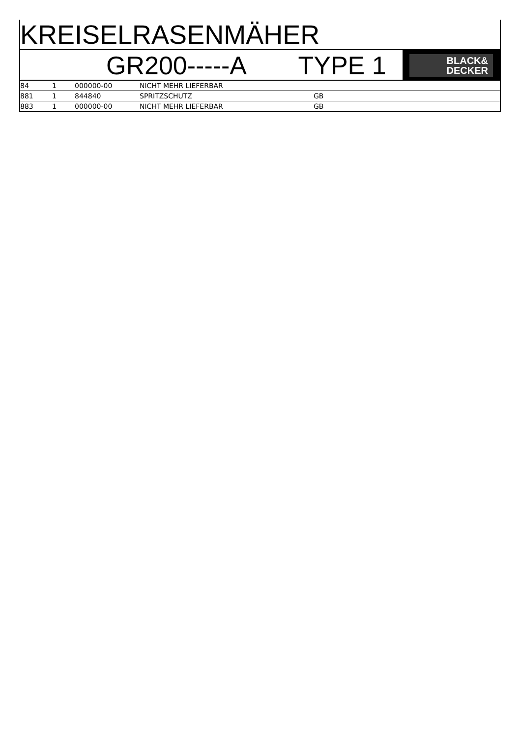KREISELRASENMÄHER
GR200-----A TYPE 1
BLACK&
DECKER
| 84 | 1 | 000000-00 | NICHT MEHR LIEFERBAR | |
| 881 | 1 | 844840 | SPRITZSCHUTZ | GB |
| 883 | 1 | 000000-00 | NICHT MEHR LIEFERBAR | GB |